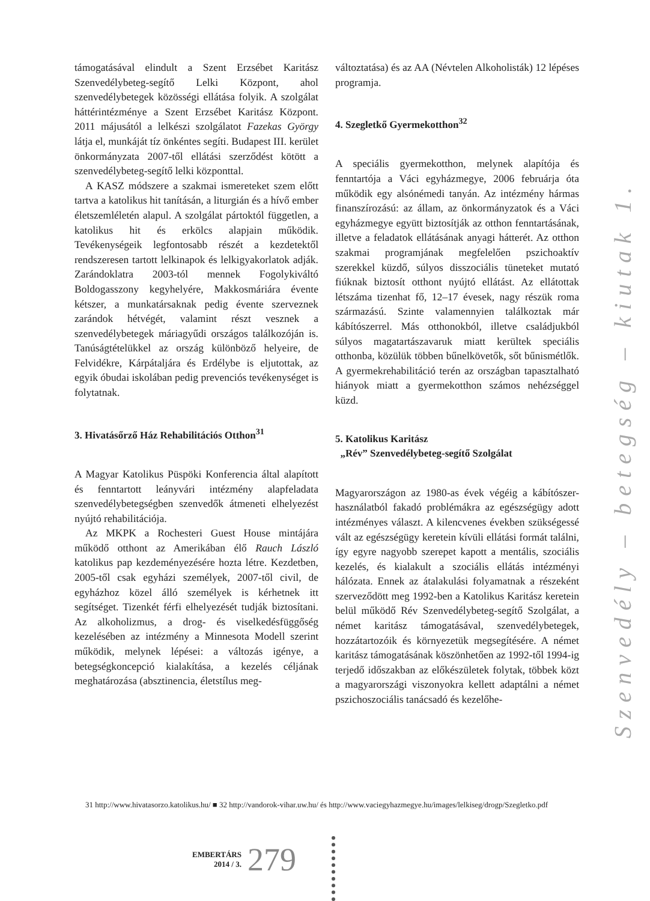támogatásával elindult a Szent Erzsébet Karitász Szenvedélybeteg-segítő Lelki Központ, ahol szenvedélybetegek közösségi ellátása folyik. A szolgálat háttérintézménye a Szent Erzsébet Karitász Központ. 2011 májusától a lelkészi szolgálatot Fazekas György látja el, munkáját tíz önkéntes segíti. Budapest III. kerület önkormányzata 2007-től ellátási szerződést kötött a szenvedélybeteg-segítő lelki központtal.
A KASZ módszere a szakmai ismereteket szem előtt tartva a katolikus hit tanításán, a liturgián és a hívő ember életszemléletén alapul. A szolgálat pártoktól független, a katolikus hit és erkölcs alapjain működik. Tevékenységeik legfontosabb részét a kezdetektől rendszeresen tartott lelkinapok és lelkigyakorlatok adják. Zarándoklatra 2003-tól mennek Fogolykiváltó Boldogasszony kegyhelyére, Makkosmáriára évente kétszer, a munkatársaknak pedig évente szerveznek zarándok hétvégét, valamint részt vesznek a szenvedélybetegek máriagyűdi országos találkozóján is. Tanúságtételükkel az ország különböző helyeire, de Felvidékre, Kárpátaljára és Erdélybe is eljutottak, az egyik óbudai iskolában pedig prevenciós tevékenységet is folytatnak.
3. Hivatásőrző Ház Rehabilitációs Otthon<sup>31</sup>
A Magyar Katolikus Püspöki Konferencia által alapított és fenntartott leányvári intézmény alapfeladata szenvedélybetegségben szenvedők átmeneti elhelyezést nyújtó rehabilitációja.
Az MKPK a Rochesteri Guest House mintájára működő otthont az Amerikában élő Rauch László katolikus pap kezdeményezésére hozta létre. Kezdetben, 2005-től csak egyházi személyek, 2007-től civil, de egyházhoz közel álló személyek is kérhetnek itt segítséget. Tizenkét férfi elhelyezését tudják biztosítani. Az alkoholizmus, a drog- és viselkedésfüggőség kezelésében az intézmény a Minnesota Modell szerint működik, melynek lépései: a változás igénye, a betegségkoncepció kialakítása, a kezelés céljának meghatározása (absztinencia, életstílus meg-
változtatása) és az AA (Névtelen Alkoholisták) 12 lépéses programja.
4. Szegletkő Gyermekotthon<sup>32</sup>
A speciális gyermekotthon, melynek alapítója és fenntartója a Váci egyházmegye, 2006 februárja óta működik egy alsónémedi tanyán. Az intézmény hármas finanszírozású: az állam, az önkormányzatok és a Váci egyházmegye együtt biztosítják az otthon fenntartásának, illetve a feladatok ellátásának anyagi hátterét. Az otthon szakmai programjának megfelelően pszichoaktív szerekkel küzdő, súlyos disszociális tüneteket mutató fiúknak biztosít otthont nyújtó ellátást. Az ellátottak létszáma tizenhat fő, 12–17 évesek, nagy részük roma származású. Szinte valamennyien találkoztak már kábítószerrel. Más otthonokból, illetve családjukból súlyos magatartászavaruk miatt kerültek speciális otthonba, közülük többen bűnelkövetők, sőt bűnismétlők. A gyermekrehabilitáció terén az országban tapasztalható hiányok miatt a gyermekotthon számos nehézséggel küzd.
5. Katolikus Karitász
„Rév” Szenvedélybeteg-segítő Szolgálat
Magyarországon az 1980-as évek végéig a kábítószer-használatból fakadó problémákra az egészségügy adott intézményes választ. A kilencvenes években szükségessé vált az egészségügy keretein kívüli ellátási formát találni, így egyre nagyobb szerepet kapott a mentális, szociális kezelés, és kialakult a szociális ellátás intézményi hálózata. Ennek az átalakulási folyamatnak a részeként szerveződött meg 1992-ben a Katolikus Karitász keretein belül működő Rév Szenvedélybeteg-segítő Szolgálat, a német karitász támogatásával, szenvedélybetegek, hozzátartozóik és környezetük megsegítésére. A német karitász támogatásának köszönhetően az 1992-től 1994-ig terjedő időszakban az előkészületek folytak, többek közt a magyarországi viszonyokra kellett adaptálni a német pszichoszociális tanácsadó és kezelőhe-
Szenvedély – betegség – kiutak 1.
31 http://www.hivatasorzo.katolikus.hu/ ■ 32 http://vandorok-vihar.uw.hu/ és http://www.vaciegyhazmegye.hu/images/lelkiseg/drogp/Szegletko.pdf
EMBERTÁRS
2014 / 3.
279